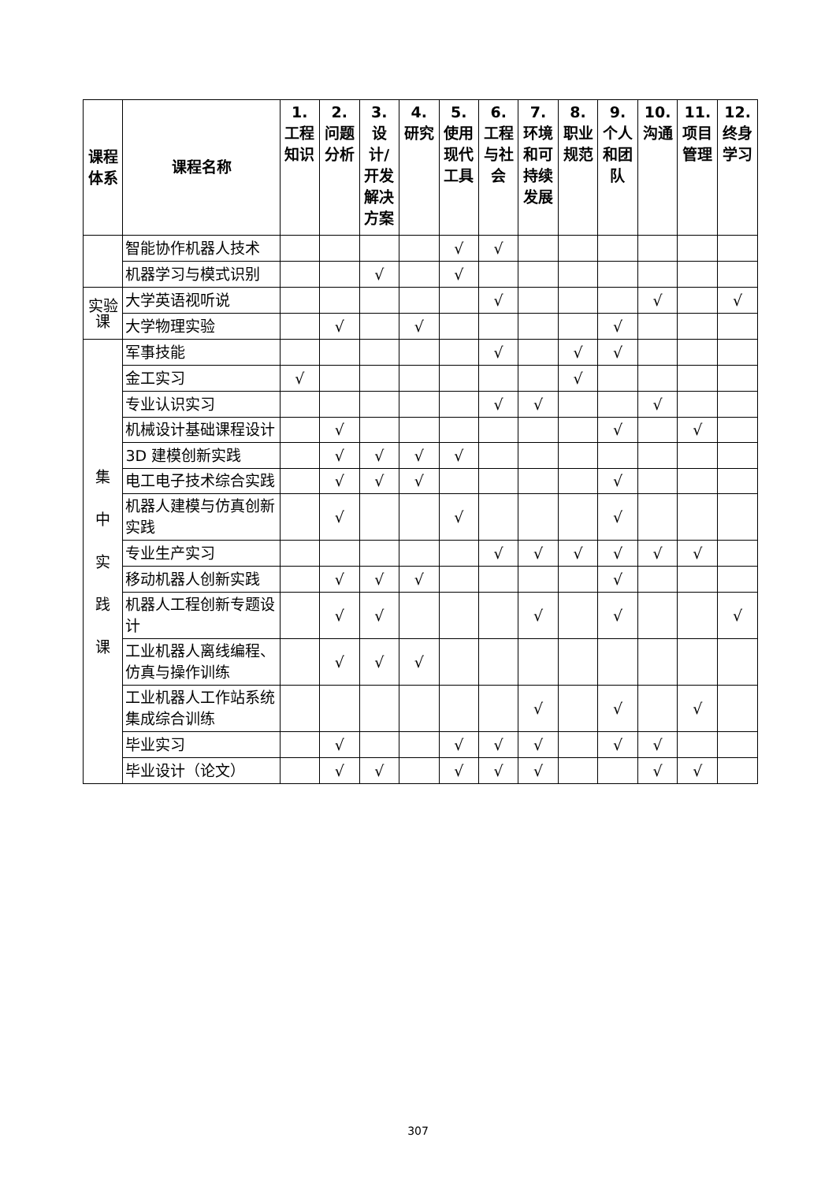| 课程体系 | 课程名称 | 1. 工程知识 | 2. 问题分析 | 3. 设计/开发解决方案 | 4. 研究 | 5. 使用现代工具 | 6. 工程与社会 | 7. 环境和可持续发展 | 8. 职业规范 | 9. 个人和团队 | 10. 沟通 | 11. 项目管理 | 12. 终身学习 |
| --- | --- | --- | --- | --- | --- | --- | --- | --- | --- | --- | --- | --- | --- |
| | 智能协作机器人技术 | | | | | √ | √ | | | | | | |
| | 机器学习与模式识别 | | | √ | | √ | | | | | | | |
| 实验课 | 大学英语视听说 | | | | | | √ | | | | √ | | √ |
| | 大学物理实验 | | √ | | √ | | | | | √ | | | |
| 集 中 实 践 课 | 军事技能 | | | | | | √ | | √ | √ | | | |
| | 金工实习 | √ | | | | | | | √ | | | | |
| | 专业认识实习 | | | | | | √ | √ | | | √ | | |
| | 机械设计基础课程设计 | | √ | | | | | | | √ | | √ | |
| | 3D 建模创新实践 | | √ | √ | √ | √ | | | | | | | |
| | 电工电子技术综合实践 | | √ | √ | √ | | | | | √ | | | |
| | 机器人建模与仿真创新实践 | | √ | | | √ | | | | √ | | | |
| | 专业生产实习 | | | | | | √ | √ | √ | √ | √ | √ | |
| | 移动机器人创新实践 | | √ | √ | √ | | | | | √ | | | |
| | 机器人工程创新专题设计 | | √ | √ | | | | √ | | √ | | | √ |
| | 工业机器人离线编程、仿真与操作训练 | | √ | √ | √ | | | | | | | | |
| | 工业机器人工作站系统集成综合训练 | | | | | | | √ | | √ | | √ | |
| | 毕业实习 | | √ | | | √ | √ | √ | | √ | √ | | |
| | 毕业设计（论文） | | √ | √ | | √ | √ | √ | | | √ | √ | |
307